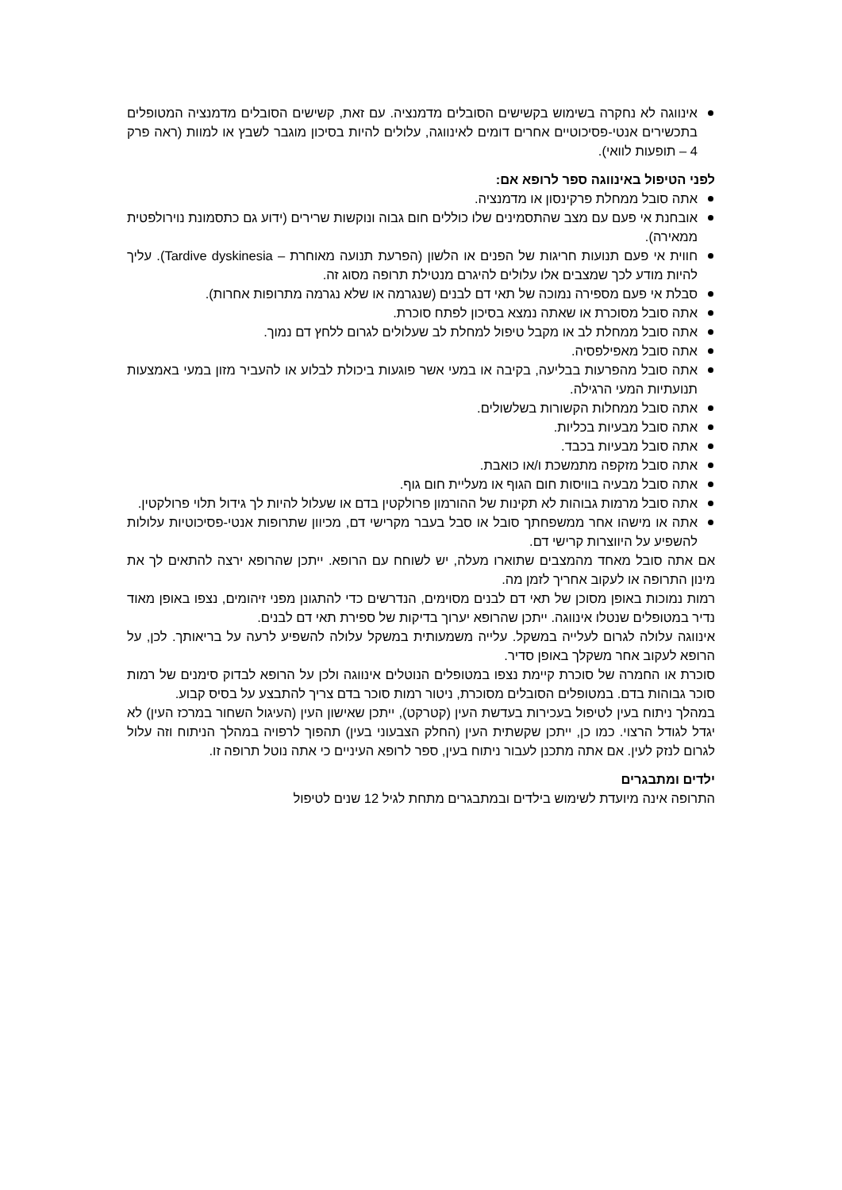אינווגה לא נחקרה בשימוש בקשישים הסובלים מדמנציה. עם זאת, קשישים הסובלים מדמנציה המטופלים בתכשירים אנטי-פסיכוטיים אחרים דומים לאינווגה, עלולים להיות בסיכון מוגבר לשבץ או למוות (ראה פרק 4 – תופעות לוואי).
לפני הטיפול באינווגה ספר לרופא אם:
אתה סובל ממחלת פרקינסון או מדמנציה.
אובחנת אי פעם עם מצב שהתסמינים שלו כוללים חום גבוה ונוקשות שרירים (ידוע גם כתסמונת נוירולפטית ממאירה).
חווית אי פעם תנועות חריגות של הפנים או הלשון (הפרעת תנועה מאוחרת – Tardive dyskinesia). עליך להיות מודע לכך שמצבים אלו עלולים להיגרם מנטילת תרופה מסוג זה.
סבלת אי פעם מספירה נמוכה של תאי דם לבנים (שנגרמה או שלא נגרמה מתרופות אחרות).
אתה סובל מסוכרת או שאתה נמצא בסיכון לפתח סוכרת.
אתה סובל ממחלת לב או מקבל טיפול למחלת לב שעלולים לגרום ללחץ דם נמוך.
אתה סובל מאפילפסיה.
אתה סובל מהפרעות בבליעה, בקיבה או במעי אשר פוגעות ביכולת לבלוע או להעביר מזון במעי באמצעות תנועתיות המעי הרגילה.
אתה סובל ממחלות הקשורות בשלשולים.
אתה סובל מבעיות בכליות.
אתה סובל מבעיות בכבד.
אתה סובל מזקפה מתמשכת ו/או כואבת.
אתה סובל מבעיה בוויסות חום הגוף או מעליית חום גוף.
אתה סובל מרמות גבוהות לא תקינות של ההורמון פרולקטין בדם או שעלול להיות לך גידול תלוי פרולקטין.
אתה או מישהו אחר ממשפחתך סובל או סבל בעבר מקרישי דם, מכיוון שתרופות אנטי-פסיכוטיות עלולות להשפיע על היווצרות קרישי דם.
אם אתה סובל מאחד מהמצבים שתוארו מעלה, יש לשוחח עם הרופא. ייתכן שהרופא ירצה להתאים לך את מינון התרופה או לעקוב אחריך לזמן מה.
רמות נמוכות באופן מסוכן של תאי דם לבנים מסוימים, הנדרשים כדי להתגונן מפני זיהומים, נצפו באופן מאוד נדיר במטופלים שנטלו אינווגה. ייתכן שהרופא יערוך בדיקות של ספירת תאי דם לבנים.
אינווגה עלולה לגרום לעלייה במשקל. עלייה משמעותית במשקל עלולה להשפיע לרעה על בריאותך. לכן, על הרופא לעקוב אחר משקלך באופן סדיר.
סוכרת או החמרה של סוכרת קיימת נצפו במטופלים הנוטלים אינווגה ולכן על הרופא לבדוק סימנים של רמות סוכר גבוהות בדם. במטופלים הסובלים מסוכרת, ניטור רמות סוכר בדם צריך להתבצע על בסיס קבוע.
במהלך ניתוח בעין לטיפול בעכירות בעדשת העין (קטרקט), ייתכן שאישון העין (העיגול השחור במרכז העין) לא יגדל לגודל הרצוי. כמו כן, ייתכן שקשתית העין (החלק הצבעוני בעין) תהפוך לרפויה במהלך הניתוח וזה עלול לגרום לנזק לעין. אם אתה מתכנן לעבור ניתוח בעין, ספר לרופא העיניים כי אתה נוטל תרופה זו.
ילדים ומתבגרים
התרופה אינה מיועדת לשימוש בילדים ובמתבגרים מתחת לגיל 12 שנים לטיפול